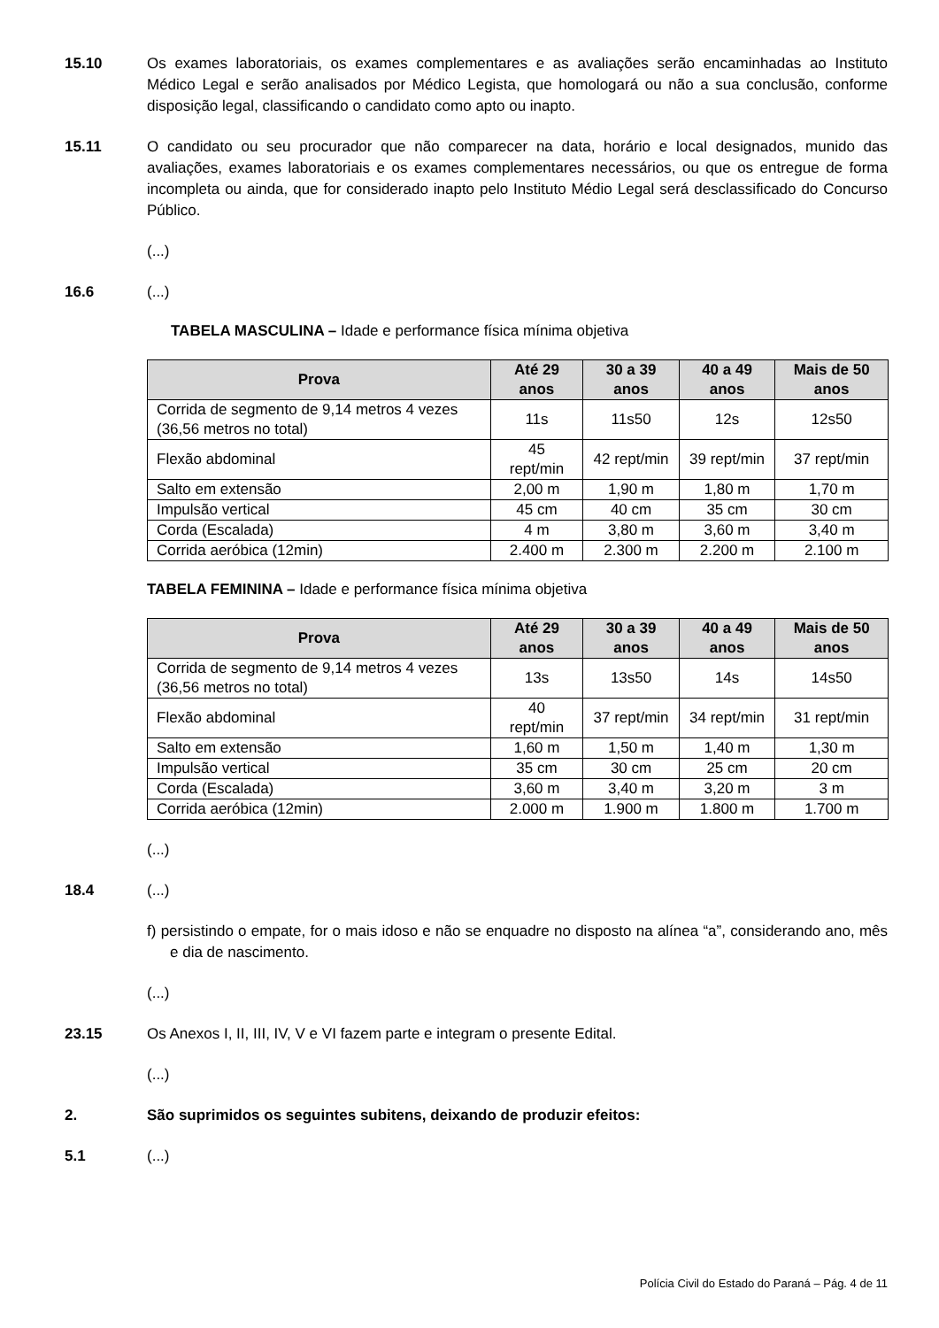15.10 Os exames laboratoriais, os exames complementares e as avaliações serão encaminhadas ao Instituto Médico Legal e serão analisados por Médico Legista, que homologará ou não a sua conclusão, conforme disposição legal, classificando o candidato como apto ou inapto.
15.11 O candidato ou seu procurador que não comparecer na data, horário e local designados, munido das avaliações, exames laboratoriais e os exames complementares necessários, ou que os entregue de forma incompleta ou ainda, que for considerado inapto pelo Instituto Médio Legal será desclassificado do Concurso Público.
(...)
16.6 (...)
TABELA MASCULINA – Idade e performance física mínima objetiva
| Prova | Até 29 anos | 30 a 39 anos | 40 a 49 anos | Mais de 50 anos |
| --- | --- | --- | --- | --- |
| Corrida de segmento de 9,14 metros 4 vezes (36,56 metros no total) | 11s | 11s50 | 12s | 12s50 |
| Flexão abdominal | 45 rept/min | 42 rept/min | 39 rept/min | 37 rept/min |
| Salto em extensão | 2,00 m | 1,90 m | 1,80 m | 1,70 m |
| Impulsão vertical | 45 cm | 40 cm | 35 cm | 30 cm |
| Corda (Escalada) | 4 m | 3,80 m | 3,60 m | 3,40 m |
| Corrida aeróbica (12min) | 2.400 m | 2.300 m | 2.200 m | 2.100 m |
TABELA FEMININA – Idade e performance física mínima objetiva
| Prova | Até 29 anos | 30 a 39 anos | 40 a 49 anos | Mais de 50 anos |
| --- | --- | --- | --- | --- |
| Corrida de segmento de 9,14 metros 4 vezes (36,56 metros no total) | 13s | 13s50 | 14s | 14s50 |
| Flexão abdominal | 40 rept/min | 37 rept/min | 34 rept/min | 31 rept/min |
| Salto em extensão | 1,60 m | 1,50 m | 1,40 m | 1,30 m |
| Impulsão vertical | 35 cm | 30 cm | 25 cm | 20 cm |
| Corda (Escalada) | 3,60 m | 3,40 m | 3,20 m | 3 m |
| Corrida aeróbica (12min) | 2.000 m | 1.900 m | 1.800 m | 1.700 m |
(...)
18.4 (...)
f) persistindo o empate, for o mais idoso e não se enquadre no disposto na alínea “a”, considerando ano, mês e dia de nascimento.
(...)
23.15 Os Anexos I, II, III, IV, V e VI fazem parte e integram o presente Edital.
(...)
2. São suprimidos os seguintes subitens, deixando de produzir efeitos:
5.1 (...)
Polícia Civil do Estado do Paraná – Pág. 4 de 11